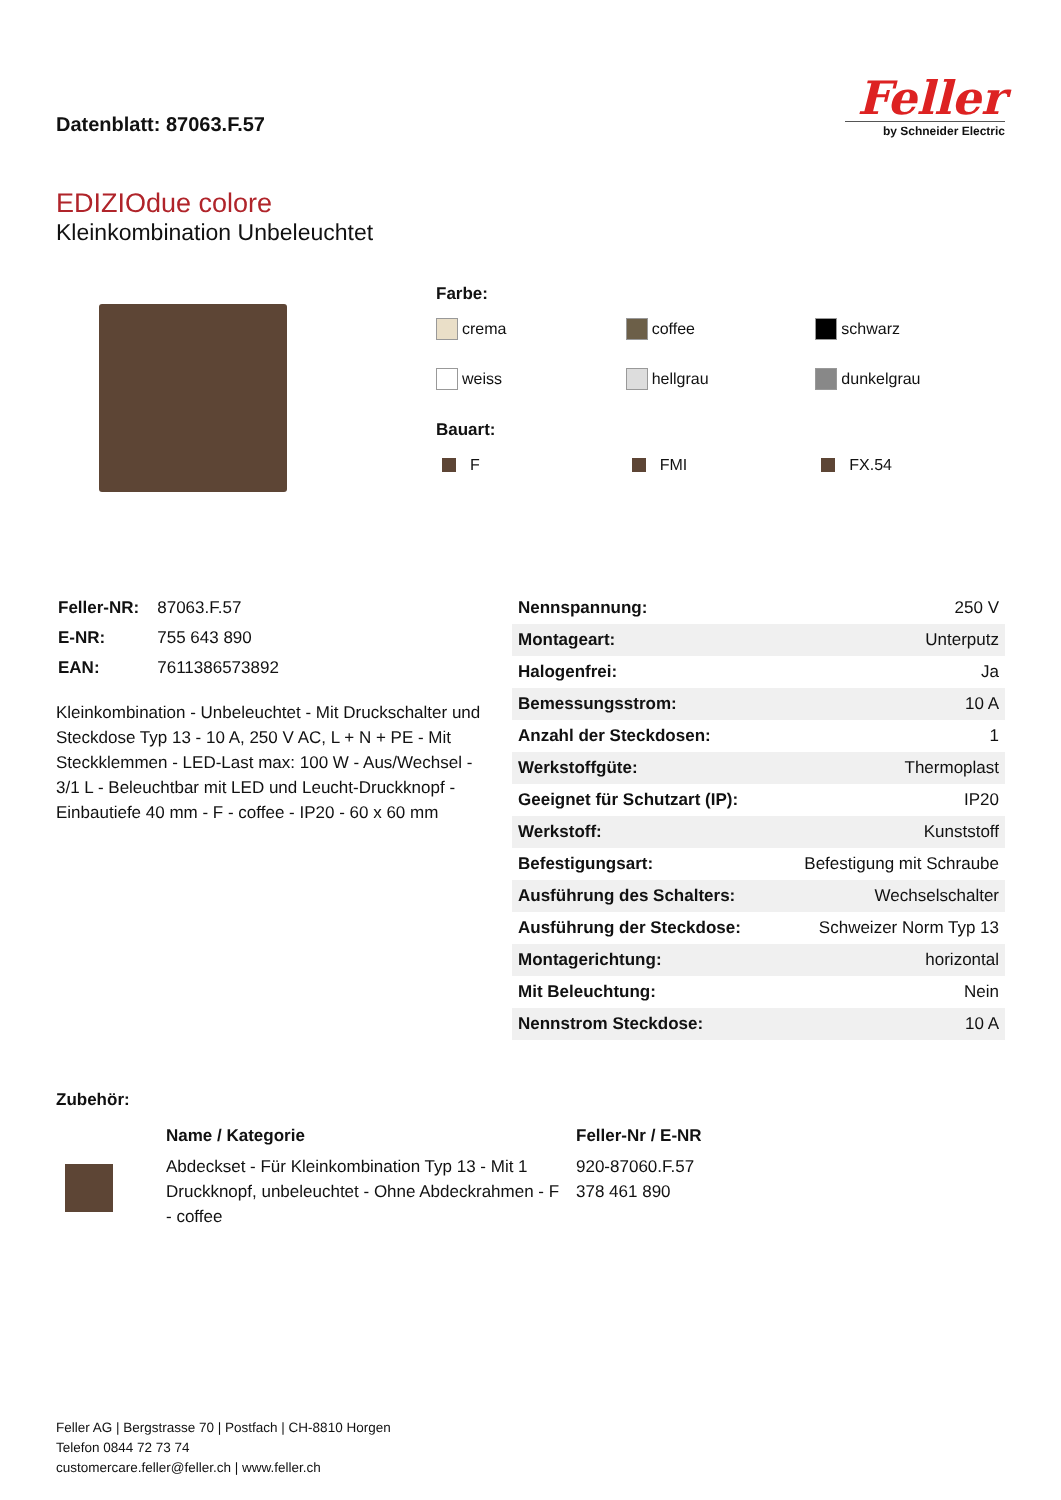Datenblatt: 87063.F.57
Feller
by Schneider Electric
EDIZIOdue colore
Kleinkombination Unbeleuchtet
Farbe:
crema
coffee
schwarz
weiss
hellgrau
dunkelgrau
Bauart:
F
FMI
FX.54
| Feller-NR: | 87063.F.57 |
| E-NR: | 755 643 890 |
| EAN: | 7611386573892 |
Kleinkombination - Unbeleuchtet - Mit Druckschalter und Steckdose Typ 13 - 10 A, 250 V AC, L + N + PE - Mit Steckklemmen - LED-Last max: 100 W - Aus/Wechsel - 3/1 L - Beleuchtbar mit LED und Leucht-Druckknopf - Einbautiefe 40 mm - F - coffee - IP20 - 60 x 60 mm
| Nennspannung: | 250 V |
| Montageart: | Unterputz |
| Halogenfrei: | Ja |
| Bemessungsstrom: | 10 A |
| Anzahl der Steckdosen: | 1 |
| Werkstoffgüte: | Thermoplast |
| Geeignet für Schutzart (IP): | IP20 |
| Werkstoff: | Kunststoff |
| Befestigungsart: | Befestigung mit Schraube |
| Ausführung des Schalters: | Wechselschalter |
| Ausführung der Steckdose: | Schweizer Norm Typ 13 |
| Montagerichtung: | horizontal |
| Mit Beleuchtung: | Nein |
| Nennstrom Steckdose: | 10 A |
Zubehör:
| | Name / Kategorie | Feller-Nr / E-NR |
| --- | --- | --- |
| | Abdeckset - Für Kleinkombination Typ 13 - Mit 1 Druckknopf, unbeleuchtet - Ohne Abdeckrahmen - F - coffee | 920-87060.F.57 378 461 890 |
Feller AG | Bergstrasse 70 | Postfach | CH-8810 Horgen
Telefon 0844 72 73 74
customercare.feller@feller.ch | www.feller.ch